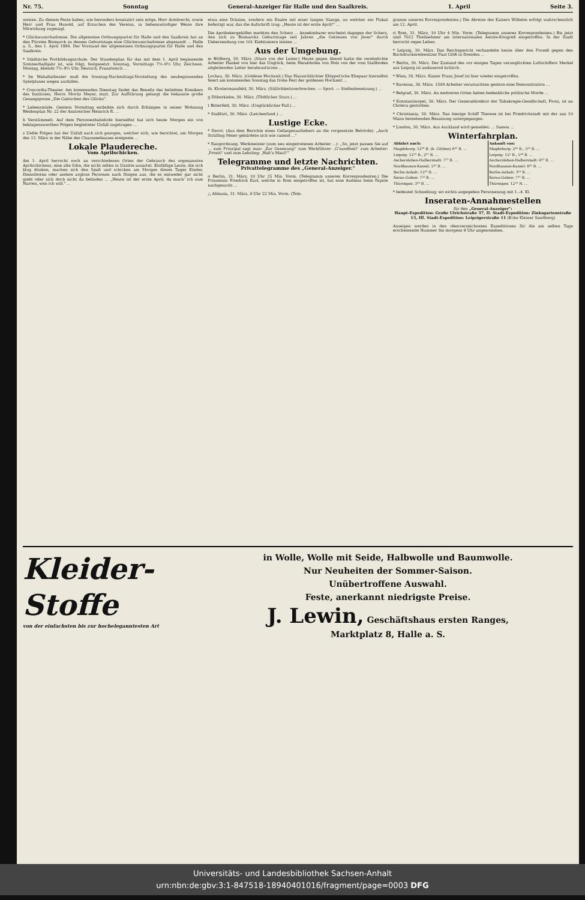Nr. 75. Sonntag General-Anzeiger für Halle und den Saalkreis. 1. April Seite 3.
weisen. Zu diesem Feste haben, wie besonders konstatirt sein möge, Herr Armbrecht, sowie Herr und Frau Hunold, auf Ersuchen des Vereins, in liebenswürdiger Weise ihre Mitwirkung zugesagt.
* Glückwunschadresse. Die allgemeine Ordnungspartei für Halle und den Saalkreis hat an den Fürsten Bismarck zu dessen Geburtstage eine Glückwunschadresse abgesandt ... Halle a. S., den 1. April 1894. Der Vorstand der allgemeinen Ordnungspartei für Halle und den Saalkreis.
* Städtische Fortbildungsschule. Der Stundenplan für das mit dem 1. April beginnende Sommerhalbjahr ist, wie folgt, festgesetzt: Sonntag, Vormittags 7½–9½ Uhr, Zeichnen. Montag, Abends 7½–9½ Uhr, Deutsch, Französisch ...
* Im Wahallatheater muß die Sonntag-Nachmittags-Vorstellung des neubeginnenden Spielplanes wegen ausfallen.
* Concordia-Theater. Am kommenden Dienstag findet das Benefiz des beliebten Komikers des Institutes, Herrn Moritz Meyer, statt. Zur Aufführung gelangt die bekannte große Gesangsposse „Die Galoschen des Glücks".
* Lebensmüde. Gestern Vormittag entleibte sich durch Erhängen in seiner Wohnung Weidenplan Nr. 22 der Anstreicher Heinrich R. ...
h Verstümmelt. Auf dem Personenbahnhofe hierselbst hat sich heute Morgen ein von beklagenswerthen Folgen begleiteter Unfall zugetragen ...
s Ueble Folgen hat der Unfall nach sich gezogen, welcher sich, wie berichtet, am Morgen des 13. März in der Nähe des Chausseehauses ereignete ...
Lokale Plaudereche.
Vom Aprilschicken.
Am 1. April herrscht noch an verschiedenen Orten der Gebrauch des sogenannten Aprilschickens, eine alte Sitte, die nicht selten in Unsitte ausartet. Einfältige Leute, die sich klug dünken, machen sich den Spaß und schicken am Morgen dieses Tages Kinder, Dienstboten oder andere arglose Personen nach Dingen aus, die es entweder gar nicht giebt oder sich doch nicht da befinden ... „Heute ist der erste April, da mach' ich zum Narren, wen ich will." ...
etwa eine Dräsine, sondern ein Knabe mit einer langen Stange, an welcher ein Plakat befestigt war, das die Aufschrift trug: „Heute ist der erste April!" ...
Die Apothekergehilfen merkten den Scherz ... Annehmbarer erscheint dagegen der Scherz, den sich zu Bismarcks Geburtstage seit Jahren „die Getreuen von Jever" durch Uebersendung von 101 Kiebitzeiern leisten ...
Aus der Umgebung.
m Böllberg, 30. März. (Sturz von der Leiter.) Heute gegen Abend hatte die verehelichte Arbeiter Hankel von hier das Unglück, beim Herabholen von Holz von der vom Stallboden abgleitenden Leiter herabzustürzen ...
Lochau, 30. März. (Goldene Hochzeit.) Das Hausschlächter Klöppel'sche Ehepaar hierselbst feiert am kommenden Sonntag das frohe Fest der goldenen Hochzeit ...
th. Klostermansfeld, 30. März. (Sittlichkeitsverbrechen. — Sport. — Stellenbesetzung.) ...
g Döberkiebe, 30. März. (Tödtlicher Sturz.) ...
t Bitterfeld, 30. März. (Unglücklicher Fall.) ...
* Staßfurt, 30. März. (Leichenfund.) ...
Lustige Ecke.
* Devot. (Aus dem Berichte eines Gefangenaufsehers an die vorgesetzte Behörde): „Auch Sträfling Meier gebärdete sich wie rasend ..."
* Rangordnung. Werkmeister (zum neu eingetretenen Arbeiter ...): „So, jetzt passen Sie auf ... zum Prinzipal sagt man: ‚Zur Genesung!' zum Werkführer: ‚G'sundheit!' zum Arbeiter: ‚Prosit!' und zum Lehrling: ‚Halt's Maul!'"
Telegramme und letzte Nachrichten.
Privattelegramme des „General-Anzeiger."
σ Berlin, 31. März, 10 Uhr 25 Min. Vorm. (Telegramm unseres Korrespondenten.) Die Prinzessin Friedrich Karl, welche in Rom eingetroffen ist, hat eine Audienz beim Papste nachgesucht ...
△ Abbazia, 31. März, 9 Uhr 22 Min. Vorm. (Tele-
gramm unseres Korrespondenten.) Die Abreise des Kaisers Wilhelm erfolgt wahrscheinlich am 12. April.
ri Rom, 31. März, 10 Uhr 4 Min. Vorm. (Telegramm unseres Korrespondenten.) Bis jetzt sind 7612 Theilnehmer am internationalen Aerzte-Kongreß eingetroffen. In der Stadt herrscht reges Leben.
* Leipzig, 30. März. Das Reichsgericht verhandelte heute über den Prozeß gegen den Buchdruckereibesitzer Paul Glöß in Dresden ...
* Berlin, 30. März. Der Zustand des vor einigen Tagen verunglückten Luftschiffers Merkel aus Leipzig ist andauernd kritisch.
* Wien, 30. März. Kaiser Franz Josef ist hier wieder eingetroffen.
* Ravenna, 30. März. 1500 Arbeiter verursachten gestern eine Demonstration ...
* Belgrad, 30. März. An mehreren Orten haben bedenkliche politische Morde ...
* Konstantinopel, 30. März. Der Generaldirektor der Tabakregie-Gesellschaft, Forni, ist an Cholera gestorben.
* Christiania, 30. März. Das hiesige Schiff Therese ist bei Friedrichstadt mit der aus 10 Mann bestehenden Besatzung untergegangen.
* London, 30. März. Aus Auckland wird gemeldet: ... Samoa ...
Winterfahrplan.
| Abfahrt nach: | Ankunft von: |
| --- | --- |
| Magdeburg: 12²² B. (b. Cöthen) 6⁴⁵ B. ... | Magdeburg: 2⁴² B., 5²² B. ... |
| Leipzig: 12²³ B., 2²⁵ B. ... | Leipzig: 12¹ B., 5²⁹ B. ... |
| Aschersleben-Halberstadt: 7⁵⁷ B. ... | Aschersleben-Halberstadt: 6⁴⁷ B. ... |
| Nordhausen-Kassel: 5⁸⁰ B. ... | Nordhausen-Kassel: 6⁴¹ B. ... |
| Berlin-Anhalt: 12²³ B. ... | Berlin-Anhalt: 3¹⁸ B. ... |
| Sorau-Guben: 7⁵² B. ... | Sorau-Guben: 7³⁵ B. ... |
| Thüringen: 3³³ B. ... | Thüringen: 12¹⁶ N. ... |
* bedeutet Schnellzug; wo nichts angegeben Personenzug mit 1.–4. Kl.
Inseraten-Annahmestellen
für den „General-Anzeiger":
Haupt-Expedition: Große Ulrichstraße 37, II. Stadt-Expedition: Zinksgartenstraße 13, III. Stadt-Expedition: Leipzigerstraße 11 (Ecke Kleiner Sandberg)
Anzeigen werden in den obenverzeichneten Expeditionen für die am selben Tage erscheinende Nummer bis morgens 9 Uhr angenommen.
Kleider-
Stoffe
von der einfachsten bis zur hocheleganntesten Art
in Wolle, Wolle mit Seide, Halbwolle und Baumwolle.
Nur Neuheiten der Sommer-Saison.
Unübertroffene Auswahl.
Feste, anerkannt niedrigste Preise.
J. Lewin, Geschäftshaus ersten Ranges,
Marktplatz 8, Halle a. S.
Universitäts- und Landesbibliothek Sachsen-Anhalt
urn:nbn:de:gbv:3:1-847518-18940401016/fragment/page=0003 DFG